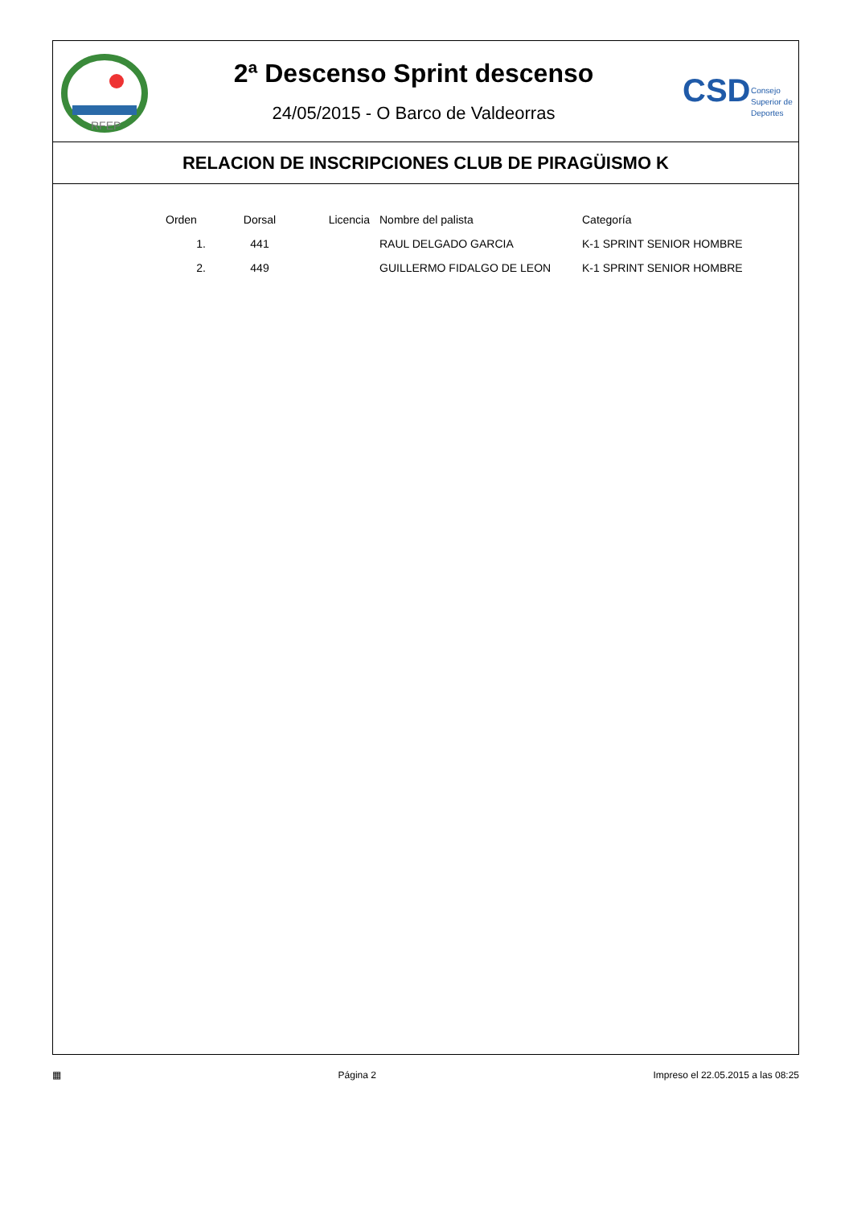RFEP
2ª Descenso Sprint descenso
24/05/2015 - O Barco de Valdeorras
CSD
Consejo
Superior de
Deportes
RELACION DE INSCRIPCIONES CLUB DE PIRAGÜISMO K
| Orden | Dorsal | Licencia | Nombre del palista | Categoría |
| --- | --- | --- | --- | --- |
| 1. | 441 | | RAUL DELGADO GARCIA | K-1 SPRINT SENIOR HOMBRE |
| 2. | 449 | | GUILLERMO FIDALGO DE LEON | K-1 SPRINT SENIOR HOMBRE |
▦ Página 2 Impreso el 22.05.2015 a las 08:25